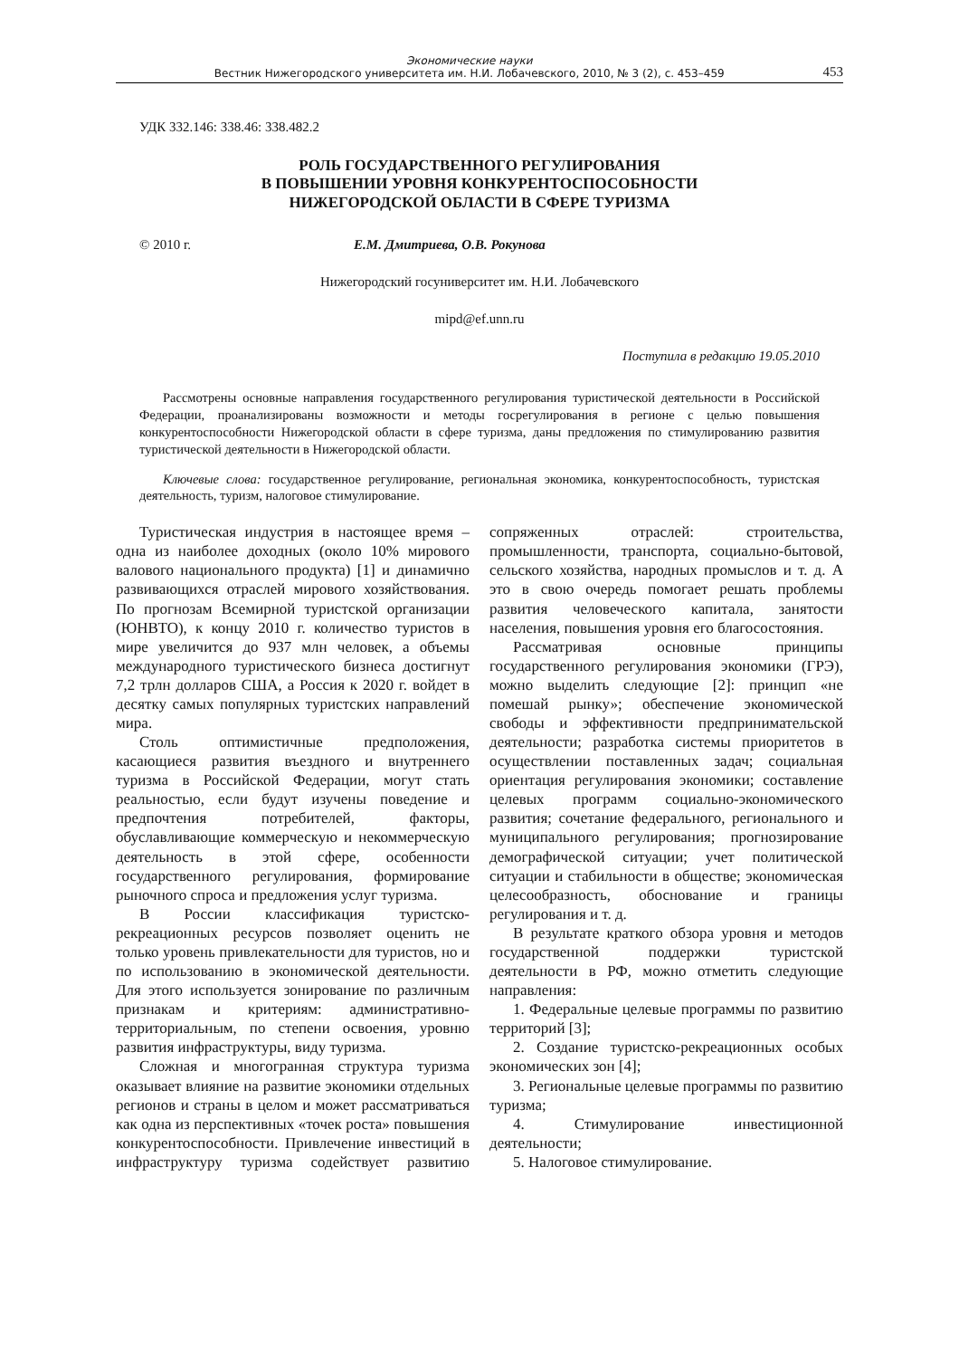Экономические науки
Вестник Нижегородского университета им. Н.И. Лобачевского, 2010, № 3 (2), с. 453–459
453
УДК 332.146: 338.46: 338.482.2
РОЛЬ ГОСУДАРСТВЕННОГО РЕГУЛИРОВАНИЯ
В ПОВЫШЕНИИ УРОВНЯ КОНКУРЕНТОСПОСОБНОСТИ
НИЖЕГОРОДСКОЙ ОБЛАСТИ В СФЕРЕ ТУРИЗМА
© 2010 г. Е.М. Дмитриева, О.В. Рокунова
Нижегородский госуниверситет им. Н.И. Лобачевского
mipd@ef.unn.ru
Поступила в редакцию 19.05.2010
Рассмотрены основные направления государственного регулирования туристической деятельности в Российской Федерации, проанализированы возможности и методы госрегулирования в регионе с целью повышения конкурентоспособности Нижегородской области в сфере туризма, даны предложения по стимулированию развития туристической деятельности в Нижегородской области.
Ключевые слова: государственное регулирование, региональная экономика, конкурентоспособность, туристская деятельность, туризм, налоговое стимулирование.
Туристическая индустрия в настоящее время – одна из наиболее доходных (около 10% мирового валового национального продукта) [1] и динамично развивающихся отраслей мирового хозяйствования. По прогнозам Всемирной туристской организации (ЮНВТО), к концу 2010 г. количество туристов в мире увеличится до 937 млн человек, а объемы международного туристического бизнеса достигнут 7,2 трлн долларов США, а Россия к 2020 г. войдет в десятку самых популярных туристских направлений мира.
Столь оптимистичные предположения, касающиеся развития въездного и внутреннего туризма в Российской Федерации, могут стать реальностью, если будут изучены поведение и предпочтения потребителей, факторы, обуславливающие коммерческую и некоммерческую деятельность в этой сфере, особенности государственного регулирования, формирование рыночного спроса и предложения услуг туризма.
В России классификация туристско-рекреационных ресурсов позволяет оценить не только уровень привлекательности для туристов, но и по использованию в экономической деятельности. Для этого используется зонирование по различным признакам и критериям: административно-территориальным, по степени освоения, уровню развития инфраструктуры, виду туризма.
Сложная и многогранная структура туризма оказывает влияние на развитие экономики отдельных регионов и страны в целом и может рассматриваться как одна из перспективных «точек роста» повышения конкурентоспособности. Привлечение инвестиций в инфраструктуру туризма содействует развитию сопряженных отраслей: строительства, промышленности, транспорта, социально-бытовой, сельского хозяйства, народных промыслов и т. д. А это в свою очередь помогает решать проблемы развития человеческого капитала, занятости населения, повышения уровня его благосостояния.
Рассматривая основные принципы государственного регулирования экономики (ГРЭ), можно выделить следующие [2]: принцип «не помешай рынку»; обеспечение экономической свободы и эффективности предпринимательской деятельности; разработка системы приоритетов в осуществлении поставленных задач; социальная ориентация регулирования экономики; составление целевых программ социально-экономического развития; сочетание федерального, регионального и муниципального регулирования; прогнозирование демографической ситуации; учет политической ситуации и стабильности в обществе; экономическая целесообразность, обоснование и границы регулирования и т. д.
В результате краткого обзора уровня и методов государственной поддержки туристской деятельности в РФ, можно отметить следующие направления:
1. Федеральные целевые программы по развитию территорий [3];
2. Создание туристско-рекреационных особых экономических зон [4];
3. Региональные целевые программы по развитию туризма;
4. Стимулирование инвестиционной деятельности;
5. Налоговое стимулирование.